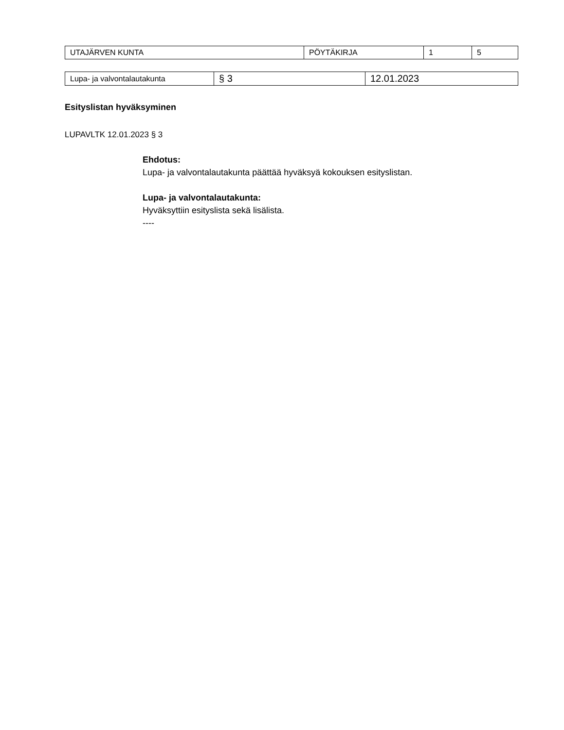| UTAJÄRVEN KUNTA | PÖYTÄKIRJA | 1 | 5 |
| Lupa- ja valvontalautakunta | § 3 | 12.01.2023 |
Esityslistan hyväksyminen
LUPAVLTK 12.01.2023 § 3
Ehdotus:
Lupa- ja valvontalautakunta päättää hyväksyä kokouksen esityslistan.
Lupa- ja valvontalautakunta:
Hyväksyttiin esityslista sekä lisälista.
----